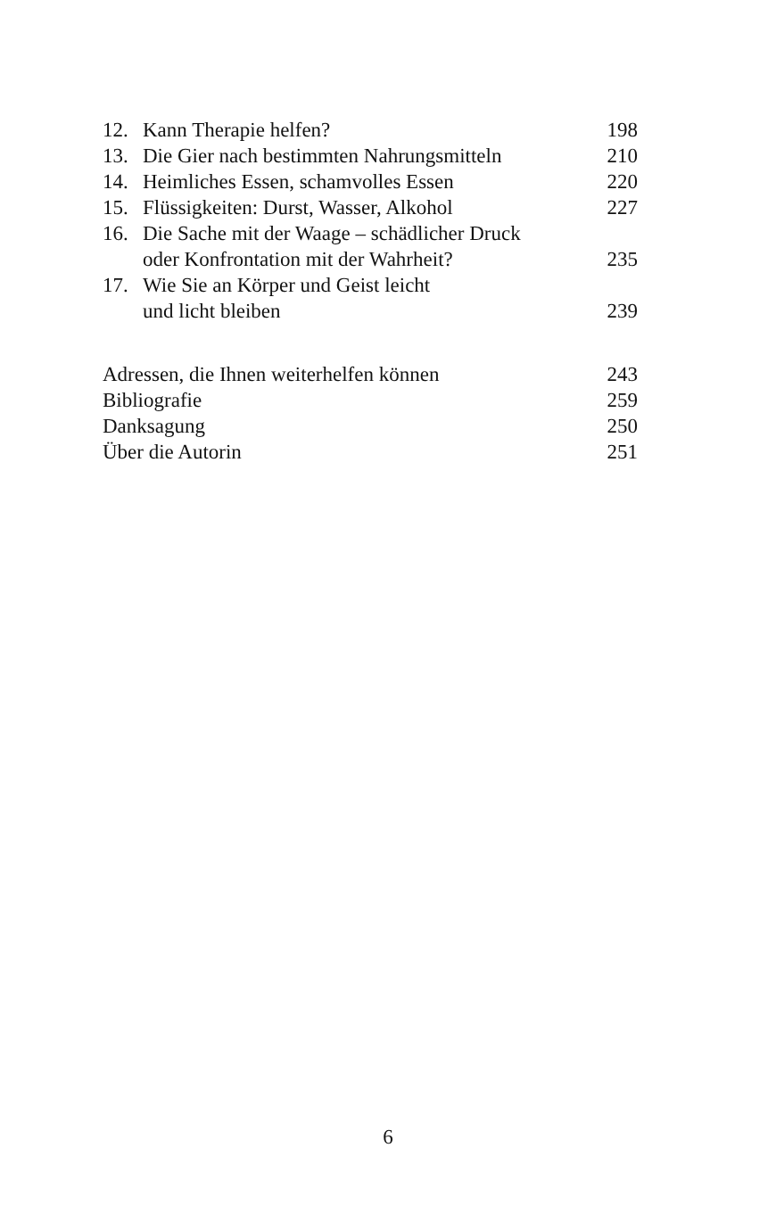12. Kann Therapie helfen? 198
13. Die Gier nach bestimmten Nahrungsmitteln 210
14. Heimliches Essen, schamvolles Essen 220
15. Flüssigkeiten: Durst, Wasser, Alkohol 227
16. Die Sache mit der Waage – schädlicher Druck
oder Konfrontation mit der Wahrheit?
235
17. Wie Sie an Körper und Geist leicht
und licht bleiben
239
Adressen, die Ihnen weiterhelfen können 243
Bibliografie 259
Danksagung 250
Über die Autorin 251
6